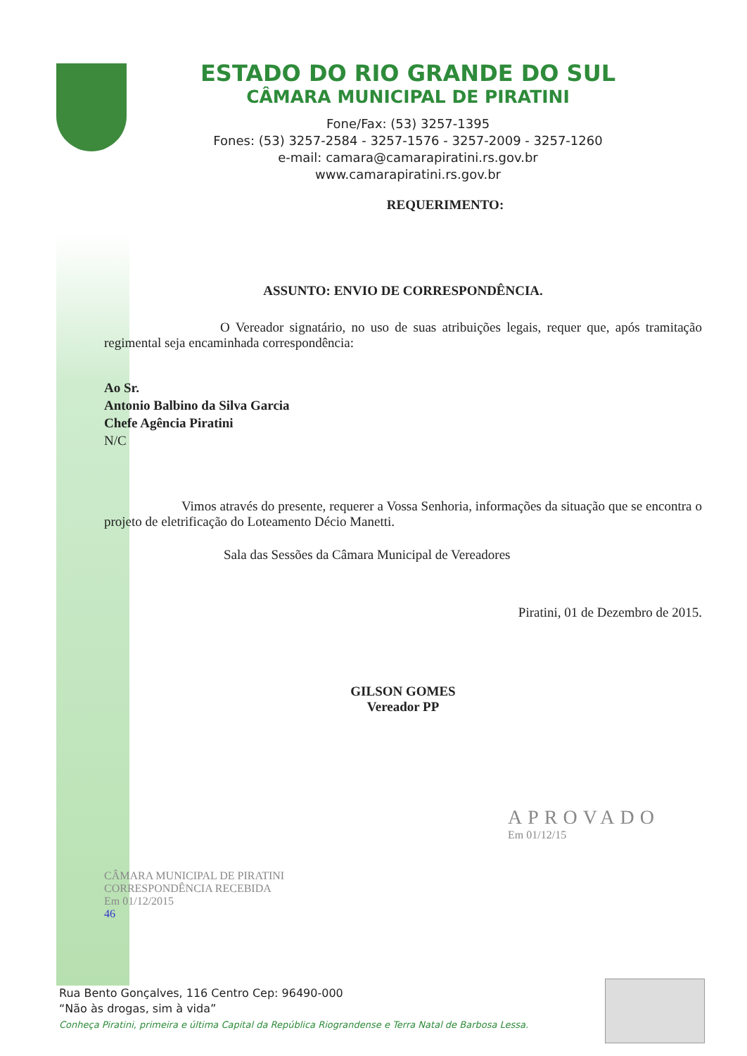ESTADO DO RIO GRANDE DO SUL
CÂMARA MUNICIPAL DE PIRATINI
Fone/Fax: (53) 3257-1395
Fones: (53) 3257-2584 - 3257-1576 - 3257-2009 - 3257-1260
e-mail: camara@camarapiratini.rs.gov.br
www.camarapiratini.rs.gov.br
REQUERIMENTO:
ASSUNTO: ENVIO DE CORRESPONDÊNCIA.
O Vereador signatário, no uso de suas atribuições legais, requer que, após tramitação regimental seja encaminhada correspondência:
Ao Sr.
Antonio Balbino da Silva Garcia
Chefe Agência Piratini
N/C
Vimos através do presente, requerer a Vossa Senhoria, informações da situação que se encontra o projeto de eletrificação do Loteamento Décio Manetti.
Sala das Sessões da Câmara Municipal de Vereadores
Piratini, 01 de Dezembro de 2015.
GILSON GOMES
Vereador PP
CÂMARA MUNICIPAL DE PIRATINI
CORRESPONDÊNCIA RECEBIDA
Em 01/12/2015
46
APROVADO
Em 01/12/15
Rua Bento Gonçalves, 116 Centro Cep: 96490-000
“Não às drogas, sim à vida”
Conheça Piratini, primeira e última Capital da República Riograndense e Terra Natal de Barbosa Lessa.